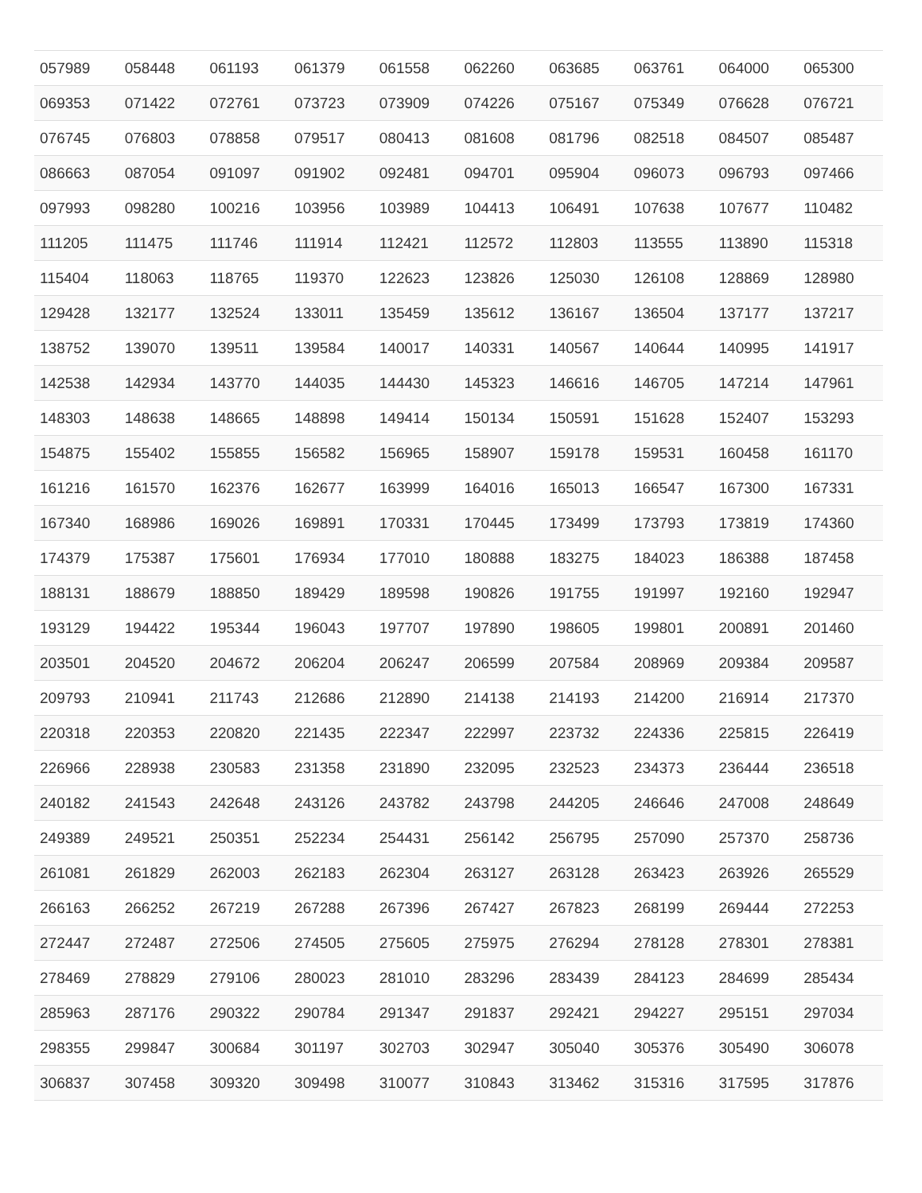| 057989 | 058448 | 061193 | 061379 | 061558 | 062260 | 063685 | 063761 | 064000 | 065300 |
| 069353 | 071422 | 072761 | 073723 | 073909 | 074226 | 075167 | 075349 | 076628 | 076721 |
| 076745 | 076803 | 078858 | 079517 | 080413 | 081608 | 081796 | 082518 | 084507 | 085487 |
| 086663 | 087054 | 091097 | 091902 | 092481 | 094701 | 095904 | 096073 | 096793 | 097466 |
| 097993 | 098280 | 100216 | 103956 | 103989 | 104413 | 106491 | 107638 | 107677 | 110482 |
| 111205 | 111475 | 111746 | 111914 | 112421 | 112572 | 112803 | 113555 | 113890 | 115318 |
| 115404 | 118063 | 118765 | 119370 | 122623 | 123826 | 125030 | 126108 | 128869 | 128980 |
| 129428 | 132177 | 132524 | 133011 | 135459 | 135612 | 136167 | 136504 | 137177 | 137217 |
| 138752 | 139070 | 139511 | 139584 | 140017 | 140331 | 140567 | 140644 | 140995 | 141917 |
| 142538 | 142934 | 143770 | 144035 | 144430 | 145323 | 146616 | 146705 | 147214 | 147961 |
| 148303 | 148638 | 148665 | 148898 | 149414 | 150134 | 150591 | 151628 | 152407 | 153293 |
| 154875 | 155402 | 155855 | 156582 | 156965 | 158907 | 159178 | 159531 | 160458 | 161170 |
| 161216 | 161570 | 162376 | 162677 | 163999 | 164016 | 165013 | 166547 | 167300 | 167331 |
| 167340 | 168986 | 169026 | 169891 | 170331 | 170445 | 173499 | 173793 | 173819 | 174360 |
| 174379 | 175387 | 175601 | 176934 | 177010 | 180888 | 183275 | 184023 | 186388 | 187458 |
| 188131 | 188679 | 188850 | 189429 | 189598 | 190826 | 191755 | 191997 | 192160 | 192947 |
| 193129 | 194422 | 195344 | 196043 | 197707 | 197890 | 198605 | 199801 | 200891 | 201460 |
| 203501 | 204520 | 204672 | 206204 | 206247 | 206599 | 207584 | 208969 | 209384 | 209587 |
| 209793 | 210941 | 211743 | 212686 | 212890 | 214138 | 214193 | 214200 | 216914 | 217370 |
| 220318 | 220353 | 220820 | 221435 | 222347 | 222997 | 223732 | 224336 | 225815 | 226419 |
| 226966 | 228938 | 230583 | 231358 | 231890 | 232095 | 232523 | 234373 | 236444 | 236518 |
| 240182 | 241543 | 242648 | 243126 | 243782 | 243798 | 244205 | 246646 | 247008 | 248649 |
| 249389 | 249521 | 250351 | 252234 | 254431 | 256142 | 256795 | 257090 | 257370 | 258736 |
| 261081 | 261829 | 262003 | 262183 | 262304 | 263127 | 263128 | 263423 | 263926 | 265529 |
| 266163 | 266252 | 267219 | 267288 | 267396 | 267427 | 267823 | 268199 | 269444 | 272253 |
| 272447 | 272487 | 272506 | 274505 | 275605 | 275975 | 276294 | 278128 | 278301 | 278381 |
| 278469 | 278829 | 279106 | 280023 | 281010 | 283296 | 283439 | 284123 | 284699 | 285434 |
| 285963 | 287176 | 290322 | 290784 | 291347 | 291837 | 292421 | 294227 | 295151 | 297034 |
| 298355 | 299847 | 300684 | 301197 | 302703 | 302947 | 305040 | 305376 | 305490 | 306078 |
| 306837 | 307458 | 309320 | 309498 | 310077 | 310843 | 313462 | 315316 | 317595 | 317876 |